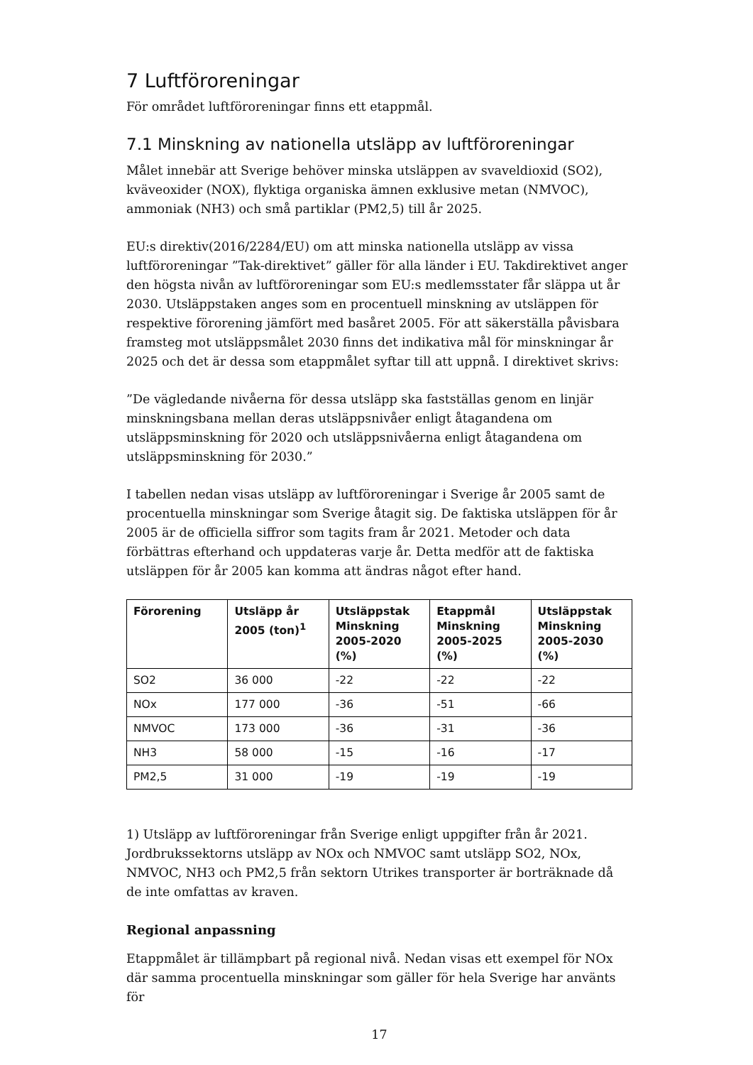7 Luftföroreningar
För området luftföroreningar finns ett etappmål.
7.1 Minskning av nationella utsläpp av luftföroreningar
Målet innebär att Sverige behöver minska utsläppen av svaveldioxid (SO2), kväveoxider (NOX), flyktiga organiska ämnen exklusive metan (NMVOC), ammoniak (NH3) och små partiklar (PM2,5) till år 2025.
EU:s direktiv(2016/2284/EU) om att minska nationella utsläpp av vissa luftföroreningar ”Tak-direktivet” gäller för alla länder i EU. Takdirektivet anger den högsta nivån av luftföroreningar som EU:s medlemsstater får släppa ut år 2030. Utsläppstaken anges som en procentuell minskning av utsläppen för respektive förorening jämfört med basåret 2005. För att säkerställa påvisbara framsteg mot utsläppsmålet 2030 finns det indikativa mål för minskningar år 2025 och det är dessa som etappmålet syftar till att uppnå. I direktivet skrivs:
”De vägledande nivåerna för dessa utsläpp ska fastställas genom en linjär minskningsbana mellan deras utsläppsnivåer enligt åtagandena om utsläppsminskning för 2020 och utsläppsnivåerna enligt åtagandena om utsläppsminskning för 2030.”
I tabellen nedan visas utsläpp av luftföroreningar i Sverige år 2005 samt de procentuella minskningar som Sverige åtagit sig. De faktiska utsläppen för år 2005 är de officiella siffror som tagits fram år 2021. Metoder och data förbättras efterhand och uppdateras varje år. Detta medför att de faktiska utsläppen för år 2005 kan komma att ändras något efter hand.
| Förorening | Utsläpp år 2005 (ton)<sup>1</sup> | Utsläppstak Minskning 2005-2020 (%) | Etappmål Minskning 2005-2025 (%) | Utsläppstak Minskning 2005-2030 (%) |
| --- | --- | --- | --- | --- |
| SO2 | 36 000 | -22 | -22 | -22 |
| NOx | 177 000 | -36 | -51 | -66 |
| NMVOC | 173 000 | -36 | -31 | -36 |
| NH3 | 58 000 | -15 | -16 | -17 |
| PM2,5 | 31 000 | -19 | -19 | -19 |
1) Utsläpp av luftföroreningar från Sverige enligt uppgifter från år 2021. Jordbrukssektorns utsläpp av NOx och NMVOC samt utsläpp SO2, NOx, NMVOC, NH3 och PM2,5 från sektorn Utrikes transporter är borträknade då de inte omfattas av kraven.
Regional anpassning
Etappmålet är tillämpbart på regional nivå. Nedan visas ett exempel för NOx där samma procentuella minskningar som gäller för hela Sverige har använts för
17